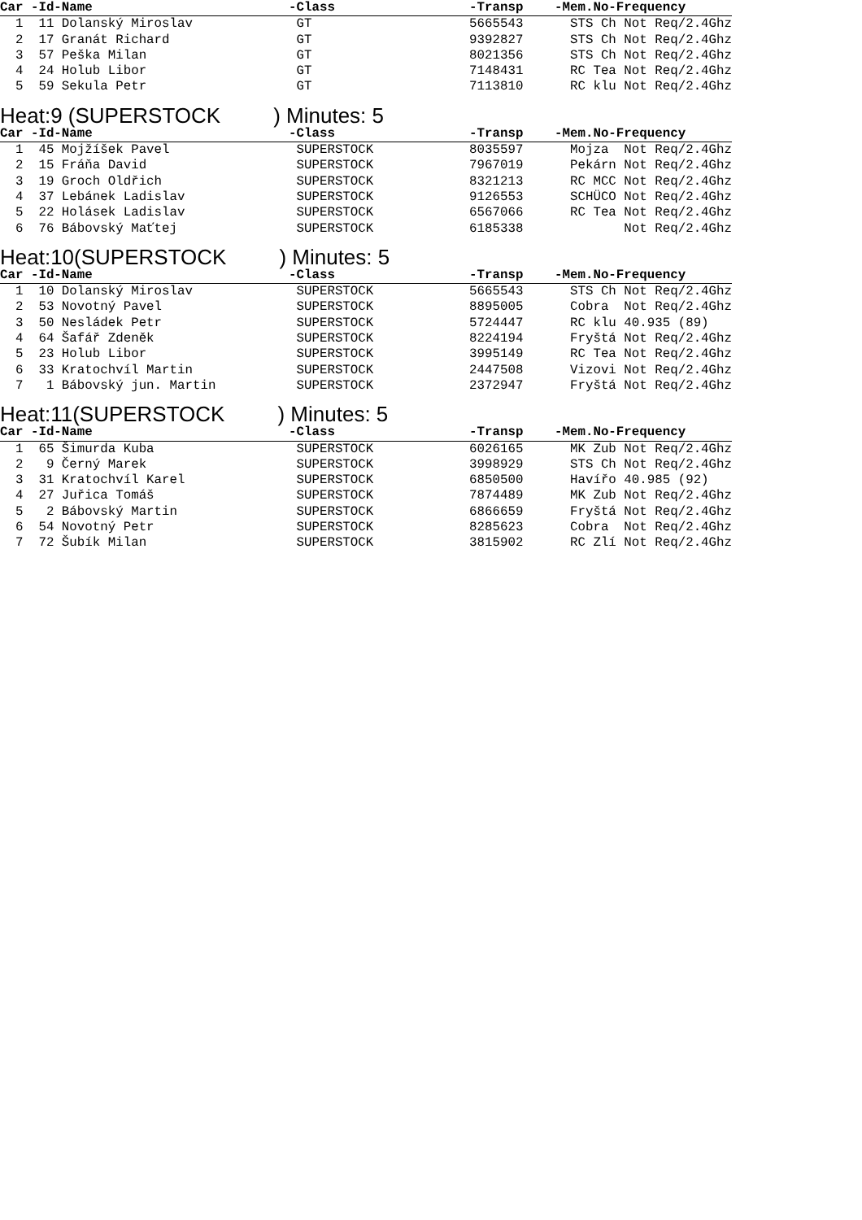| Car -Id-Name | -Class | -Transp | -Mem.No-Frequency |
| --- | --- | --- | --- |
| 1 11 Dolanský Miroslav | GT | 5665543 | STS Ch Not Req/2.4Ghz |
| 2 17 Granát Richard | GT | 9392827 | STS Ch Not Req/2.4Ghz |
| 3 57 Peška Milan | GT | 8021356 | STS Ch Not Req/2.4Ghz |
| 4 24 Holub Libor | GT | 7148431 | RC Tea Not Req/2.4Ghz |
| 5 59 Sekula Petr | GT | 7113810 | RC klu Not Req/2.4Ghz |
Heat:9 (SUPERSTOCK ) Minutes: 5
| Car -Id-Name | -Class | -Transp | -Mem.No-Frequency |
| --- | --- | --- | --- |
| 1 45 Mojžíšek Pavel | SUPERSTOCK | 8035597 | Mojza Not Req/2.4Ghz |
| 2 15 Fráňa David | SUPERSTOCK | 7967019 | Pekárn Not Req/2.4Ghz |
| 3 19 Groch Oldřich | SUPERSTOCK | 8321213 | RC MCC Not Req/2.4Ghz |
| 4 37 Lebánek Ladislav | SUPERSTOCK | 9126553 | SCHÜCO Not Req/2.4Ghz |
| 5 22 Holásek Ladislav | SUPERSTOCK | 6567066 | RC Tea Not Req/2.4Ghz |
| 6 76 Bábovský Maťtej | SUPERSTOCK | 6185338 | Not Req/2.4Ghz |
Heat:10(SUPERSTOCK ) Minutes: 5
| Car -Id-Name | -Class | -Transp | -Mem.No-Frequency |
| --- | --- | --- | --- |
| 1 10 Dolanský Miroslav | SUPERSTOCK | 5665543 | STS Ch Not Req/2.4Ghz |
| 2 53 Novotný Pavel | SUPERSTOCK | 8895005 | Cobra Not Req/2.4Ghz |
| 3 50 Nesládek Petr | SUPERSTOCK | 5724447 | RC klu 40.935 (89) |
| 4 64 Šafář Zdeněk | SUPERSTOCK | 8224194 | Fryštá Not Req/2.4Ghz |
| 5 23 Holub Libor | SUPERSTOCK | 3995149 | RC Tea Not Req/2.4Ghz |
| 6 33 Kratochvíl Martin | SUPERSTOCK | 2447508 | Vizovi Not Req/2.4Ghz |
| 7 1 Bábovský jun. Martin | SUPERSTOCK | 2372947 | Fryštá Not Req/2.4Ghz |
Heat:11(SUPERSTOCK ) Minutes: 5
| Car -Id-Name | -Class | -Transp | -Mem.No-Frequency |
| --- | --- | --- | --- |
| 1 65 Šimurda Kuba | SUPERSTOCK | 6026165 | MK Zub Not Req/2.4Ghz |
| 2 9 Černý Marek | SUPERSTOCK | 3998929 | STS Ch Not Req/2.4Ghz |
| 3 31 Kratochvíl Karel | SUPERSTOCK | 6850500 | Havířo 40.985 (92) |
| 4 27 Juřica Tomáš | SUPERSTOCK | 7874489 | MK Zub Not Req/2.4Ghz |
| 5 2 Bábovský Martin | SUPERSTOCK | 6866659 | Fryštá Not Req/2.4Ghz |
| 6 54 Novotný Petr | SUPERSTOCK | 8285623 | Cobra Not Req/2.4Ghz |
| 7 72 Šubík Milan | SUPERSTOCK | 3815902 | RC Zlí Not Req/2.4Ghz |